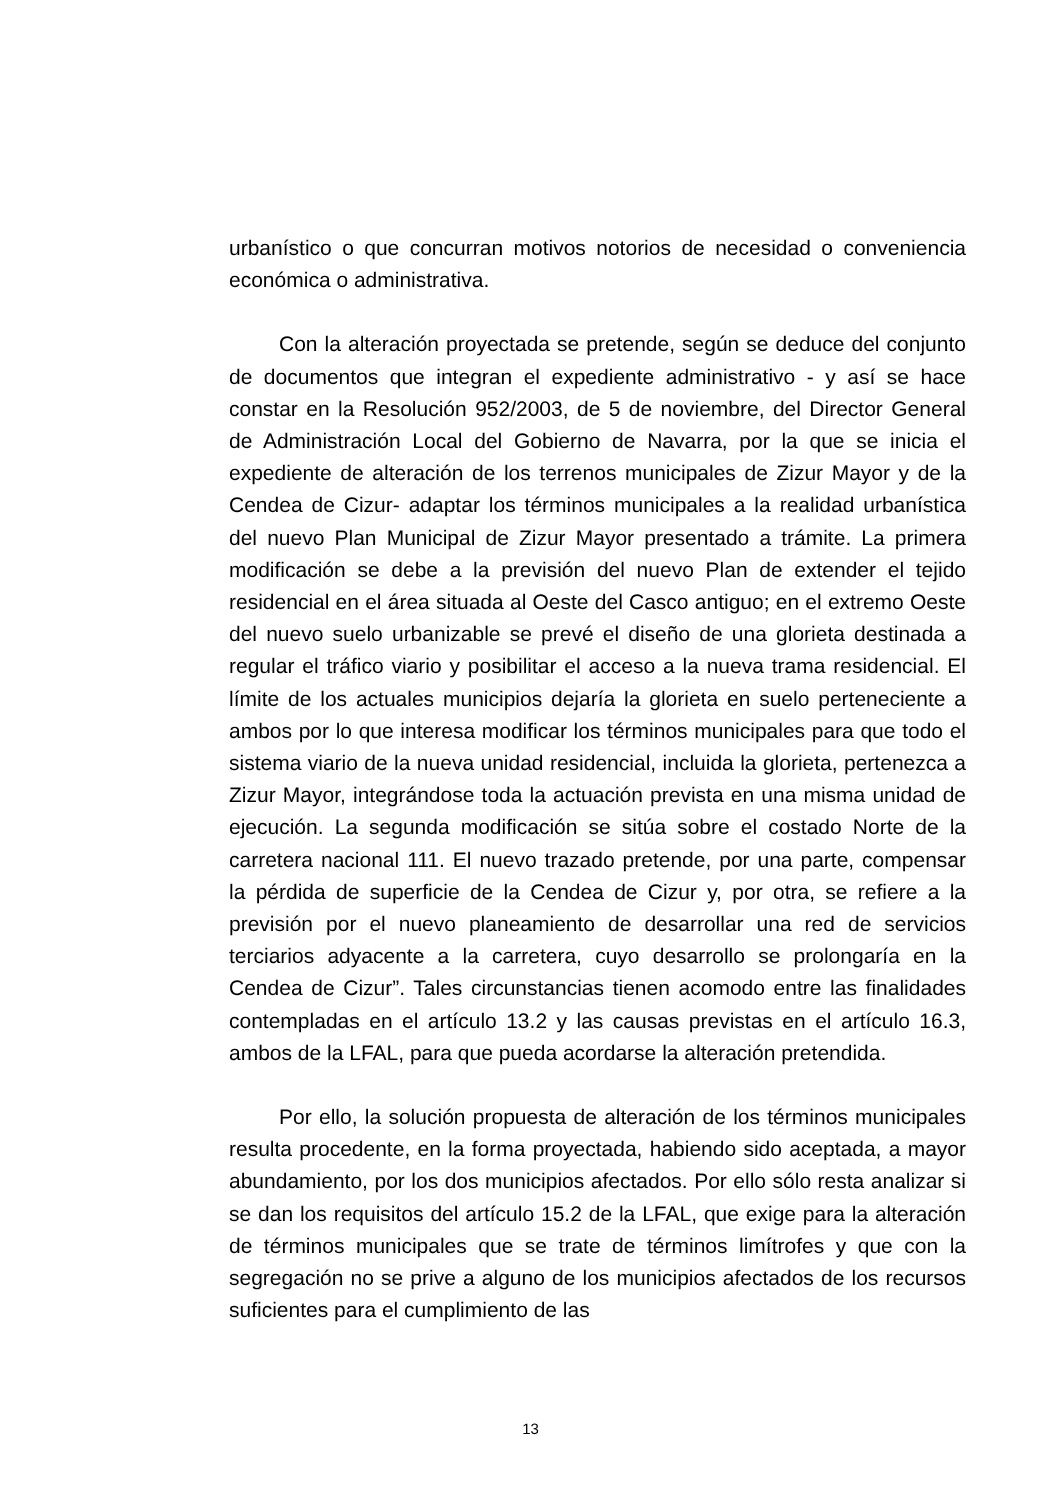urbanístico o que concurran motivos notorios de necesidad o conveniencia económica o administrativa.
Con la alteración proyectada se pretende, según se deduce del conjunto de documentos que integran el expediente administrativo - y así se hace constar en la Resolución 952/2003, de 5 de noviembre, del Director General de Administración Local del Gobierno de Navarra, por la que se inicia el expediente de alteración de los terrenos municipales de Zizur Mayor y de la Cendea de Cizur- adaptar los términos municipales a la realidad urbanística del nuevo Plan Municipal de Zizur Mayor presentado a trámite. La primera modificación se debe a la previsión del nuevo Plan de extender el tejido residencial en el área situada al Oeste del Casco antiguo; en el extremo Oeste del nuevo suelo urbanizable se prevé el diseño de una glorieta destinada a regular el tráfico viario y posibilitar el acceso a la nueva trama residencial. El límite de los actuales municipios dejaría la glorieta en suelo perteneciente a ambos por lo que interesa modificar los términos municipales para que todo el sistema viario de la nueva unidad residencial, incluida la glorieta, pertenezca a Zizur Mayor, integrándose toda la actuación prevista en una misma unidad de ejecución. La segunda modificación se sitúa sobre el costado Norte de la carretera nacional 111. El nuevo trazado pretende, por una parte, compensar la pérdida de superficie de la Cendea de Cizur y, por otra, se refiere a la previsión por el nuevo planeamiento de desarrollar una red de servicios terciarios adyacente a la carretera, cuyo desarrollo se prolongaría en la Cendea de Cizur”. Tales circunstancias tienen acomodo entre las finalidades contempladas en el artículo 13.2 y las causas previstas en el artículo 16.3, ambos de la LFAL, para que pueda acordarse la alteración pretendida.
Por ello, la solución propuesta de alteración de los términos municipales resulta procedente, en la forma proyectada, habiendo sido aceptada, a mayor abundamiento, por los dos municipios afectados. Por ello sólo resta analizar si se dan los requisitos del artículo 15.2 de la LFAL, que exige para la alteración de términos municipales que se trate de términos limítrofes y que con la segregación no se prive a alguno de los municipios afectados de los recursos suficientes para el cumplimiento de las
13